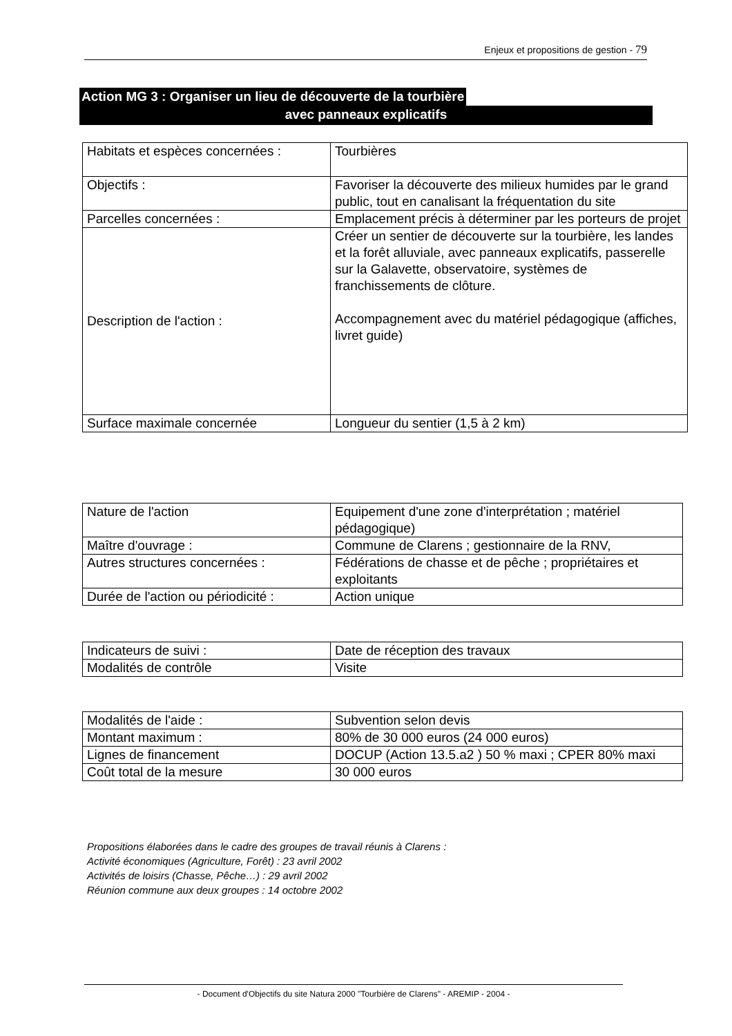Enjeux et propositions de gestion - 79
Action MG 3 : Organiser un lieu de découverte de la tourbière
avec panneaux explicatifs
| Habitats et espèces concernées : | Tourbières |
| Objectifs : | Favoriser la découverte des milieux humides par le grand public, tout en canalisant la fréquentation du site |
| Parcelles concernées : | Emplacement précis à déterminer par les porteurs de projet |
| Description de l'action : | Créer un sentier de découverte sur la tourbière, les landes et la forêt alluviale, avec panneaux explicatifs, passerelle sur la Galavette, observatoire, systèmes de franchissements de clôture. Accompagnement avec du matériel pédagogique (affiches, livret guide) |
| Surface maximale concernée | Longueur du sentier (1,5 à 2 km) |
| Nature de l'action | Equipement d'une zone d'interprétation ; matériel pédagogique) |
| Maître d'ouvrage : | Commune de Clarens ; gestionnaire de la RNV, |
| Autres structures concernées : | Fédérations de chasse et de pêche ; propriétaires et exploitants |
| Durée de l'action ou périodicité : | Action unique |
| Indicateurs de suivi : | Date de réception des travaux |
| Modalités de contrôle | Visite |
| Modalités de l'aide : | Subvention selon devis |
| Montant maximum : | 80% de 30 000 euros (24 000 euros) |
| Lignes de financement | DOCUP (Action 13.5.a2 ) 50 % maxi ; CPER 80% maxi |
| Coût total de la mesure | 30 000 euros |
Propositions élaborées dans le cadre des groupes de travail réunis à Clarens :
Activité économiques (Agriculture, Forêt) : 23 avril 2002
Activités de loisirs (Chasse, Pêche…) : 29 avril 2002
Réunion commune aux deux groupes : 14 octobre 2002
- Document d'Objectifs du site Natura 2000 "Tourbière de Clarens" - AREMIP - 2004 -